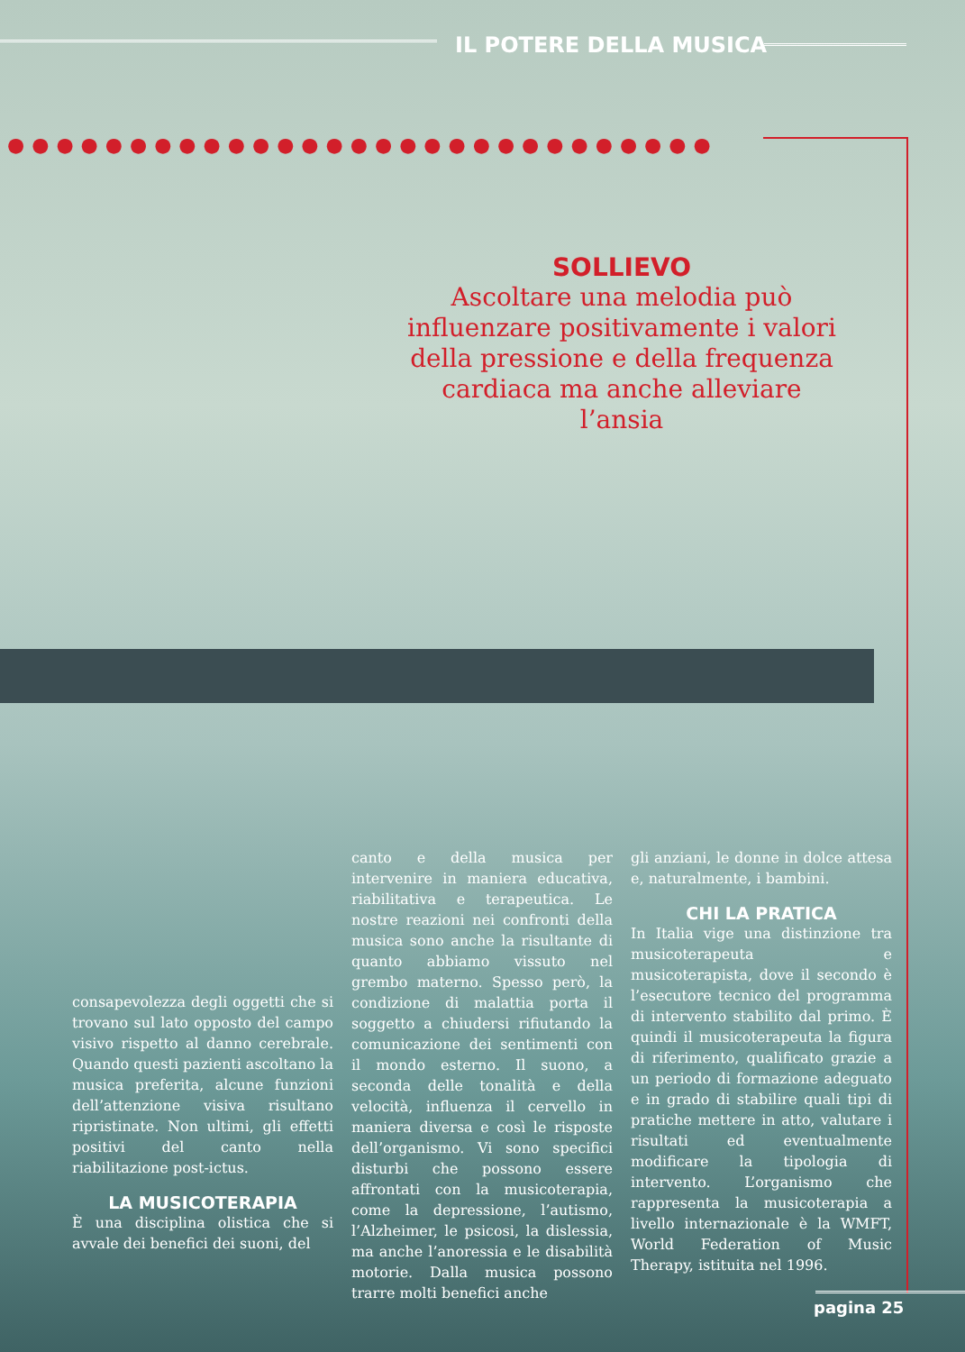IL POTERE DELLA MUSICA
●●●●●●●●●●●●●●●●●●●●●●●●●●●●●
SOLLIEVO
Ascoltare una melodia può influenzare positivamente i valori della pressione e della frequenza cardiaca ma anche alleviare l’ansia
consapevolezza degli oggetti che si trovano sul lato opposto del campo visivo rispetto al danno cerebrale. Quando questi pazienti ascoltano la musica preferita, alcune funzioni dell’attenzione visiva risultano ripristinate. Non ultimi, gli effetti positivi del canto nella riabilitazione post-ictus.
LA MUSICOTERAPIA
È una disciplina olistica che si avvale dei benefici dei suoni, del
canto e della musica per intervenire in maniera educativa, riabilitativa e terapeutica. Le nostre reazioni nei confronti della musica sono anche la risultante di quanto abbiamo vissuto nel grembo materno. Spesso però, la condizione di malattia porta il soggetto a chiudersi rifiutando la comunicazione dei sentimenti con il mondo esterno. Il suono, a seconda delle tonalità e della velocità, influenza il cervello in maniera diversa e così le risposte dell’organismo. Vi sono specifici disturbi che possono essere affrontati con la musicoterapia, come la depressione, l’autismo, l’Alzheimer, le psicosi, la dislessia, ma anche l’anoressia e le disabilità motorie. Dalla musica possono trarre molti benefici anche
gli anziani, le donne in dolce attesa e, naturalmente, i bambini.
CHI LA PRATICA
In Italia vige una distinzione tra musicoterapeuta e musicoterapista, dove il secondo è l’esecutore tecnico del programma di intervento stabilito dal primo. È quindi il musicoterapeuta la figura di riferimento, qualificato grazie a un periodo di formazione adeguato e in grado di stabilire quali tipi di pratiche mettere in atto, valutare i risultati ed eventualmente modificare la tipologia di intervento. L’organismo che rappresenta la musicoterapia a livello internazionale è la WMFT, World Federation of Music Therapy, istituita nel 1996.
pagina 25